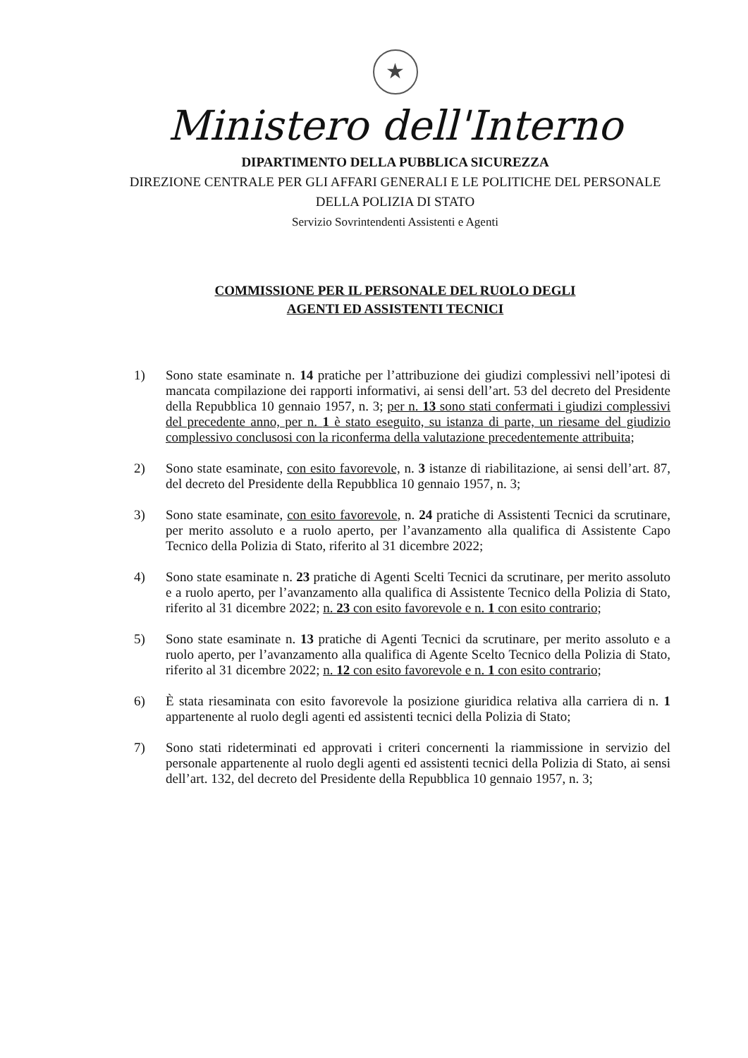★
Ministero dell'Interno
DIPARTIMENTO DELLA PUBBLICA SICUREZZA
DIREZIONE CENTRALE PER GLI AFFARI GENERALI E LE POLITICHE DEL PERSONALE
DELLA POLIZIA DI STATO
Servizio Sovrintendenti Assistenti e Agenti
COMMISSIONE PER IL PERSONALE DEL RUOLO DEGLI
AGENTI ED ASSISTENTI TECNICI
1) Sono state esaminate n. 14 pratiche per l’attribuzione dei giudizi complessivi nell’ipotesi di mancata compilazione dei rapporti informativi, ai sensi dell’art. 53 del decreto del Presidente della Repubblica 10 gennaio 1957, n. 3; per n. 13 sono stati confermati i giudizi complessivi del precedente anno, per n. 1 è stato eseguito, su istanza di parte, un riesame del giudizio complessivo conclusosi con la riconferma della valutazione precedentemente attribuita;
2) Sono state esaminate, con esito favorevole, n. 3 istanze di riabilitazione, ai sensi dell’art. 87, del decreto del Presidente della Repubblica 10 gennaio 1957, n. 3;
3) Sono state esaminate, con esito favorevole, n. 24 pratiche di Assistenti Tecnici da scrutinare, per merito assoluto e a ruolo aperto, per l’avanzamento alla qualifica di Assistente Capo Tecnico della Polizia di Stato, riferito al 31 dicembre 2022;
4) Sono state esaminate n. 23 pratiche di Agenti Scelti Tecnici da scrutinare, per merito assoluto e a ruolo aperto, per l’avanzamento alla qualifica di Assistente Tecnico della Polizia di Stato, riferito al 31 dicembre 2022; n. 23 con esito favorevole e n. 1 con esito contrario;
5) Sono state esaminate n. 13 pratiche di Agenti Tecnici da scrutinare, per merito assoluto e a ruolo aperto, per l’avanzamento alla qualifica di Agente Scelto Tecnico della Polizia di Stato, riferito al 31 dicembre 2022; n. 12 con esito favorevole e n. 1 con esito contrario;
6) È stata riesaminata con esito favorevole la posizione giuridica relativa alla carriera di n. 1 appartenente al ruolo degli agenti ed assistenti tecnici della Polizia di Stato;
7) Sono stati rideterminati ed approvati i criteri concernenti la riammissione in servizio del personale appartenente al ruolo degli agenti ed assistenti tecnici della Polizia di Stato, ai sensi dell’art. 132, del decreto del Presidente della Repubblica 10 gennaio 1957, n. 3;